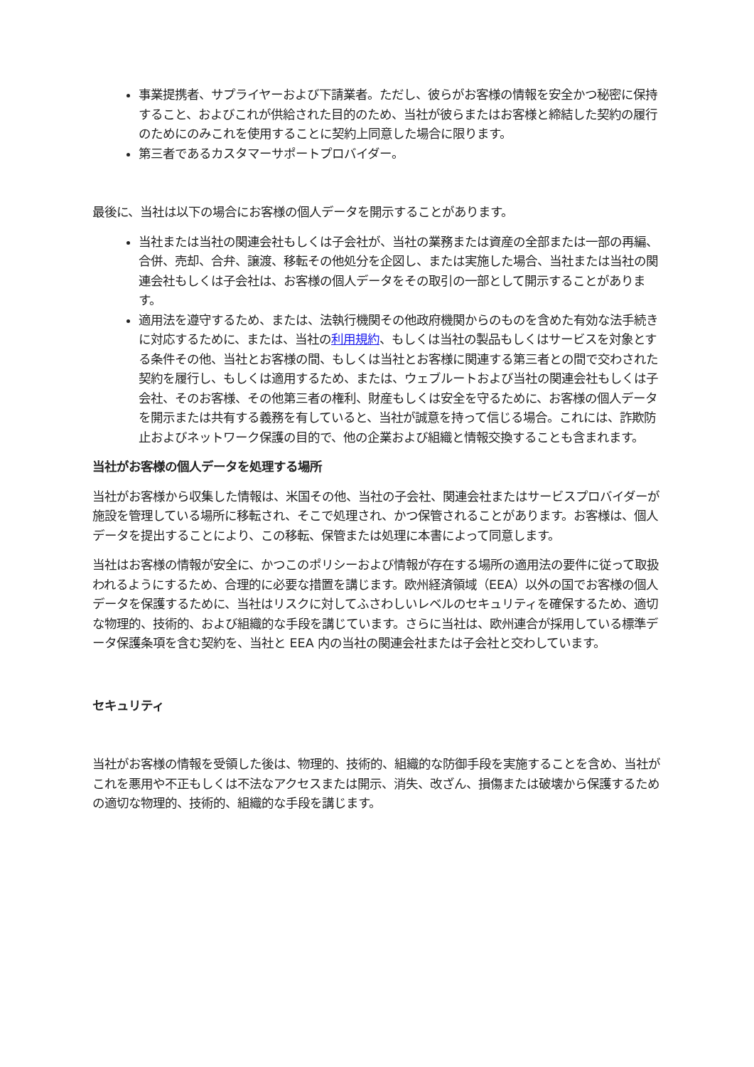事業提携者、サプライヤーおよび下請業者。ただし、彼らがお客様の情報を安全かつ秘密に保持すること、およびこれが供給された目的のため、当社が彼らまたはお客様と締結した契約の履行のためにのみこれを使用することに契約上同意した場合に限ります。
第三者であるカスタマーサポートプロバイダー。
最後に、当社は以下の場合にお客様の個人データを開示することがあります。
当社または当社の関連会社もしくは子会社が、当社の業務または資産の全部または一部の再編、合併、売却、合弁、譲渡、移転その他処分を企図し、または実施した場合、当社または当社の関連会社もしくは子会社は、お客様の個人データをその取引の一部として開示することがあります。
適用法を遵守するため、または、法執行機関その他政府機関からのものを含めた有効な法手続きに対応するために、または、当社の利用規約、もしくは当社の製品もしくはサービスを対象とする条件その他、当社とお客様の間、もしくは当社とお客様に関連する第三者との間で交わされた契約を履行し、もしくは適用するため、または、ウェブルートおよび当社の関連会社もしくは子会社、そのお客様、その他第三者の権利、財産もしくは安全を守るために、お客様の個人データを開示または共有する義務を有していると、当社が誠意を持って信じる場合。これには、詐欺防止およびネットワーク保護の目的で、他の企業および組織と情報交換することも含まれます。
当社がお客様の個人データを処理する場所
当社がお客様から収集した情報は、米国その他、当社の子会社、関連会社またはサービスプロバイダーが施設を管理している場所に移転され、そこで処理され、かつ保管されることがあります。お客様は、個人データを提出することにより、この移転、保管または処理に本書によって同意します。
当社はお客様の情報が安全に、かつこのポリシーおよび情報が存在する場所の適用法の要件に従って取扱われるようにするため、合理的に必要な措置を講じます。欧州経済領域（EEA）以外の国でお客様の個人データを保護するために、当社はリスクに対してふさわしいレベルのセキュリティを確保するため、適切な物理的、技術的、および組織的な手段を講じています。さらに当社は、欧州連合が採用している標準データ保護条項を含む契約を、当社と EEA 内の当社の関連会社または子会社と交わしています。
セキュリティ
当社がお客様の情報を受領した後は、物理的、技術的、組織的な防御手段を実施することを含め、当社がこれを悪用や不正もしくは不法なアクセスまたは開示、消失、改ざん、損傷または破壊から保護するための適切な物理的、技術的、組織的な手段を講じます。